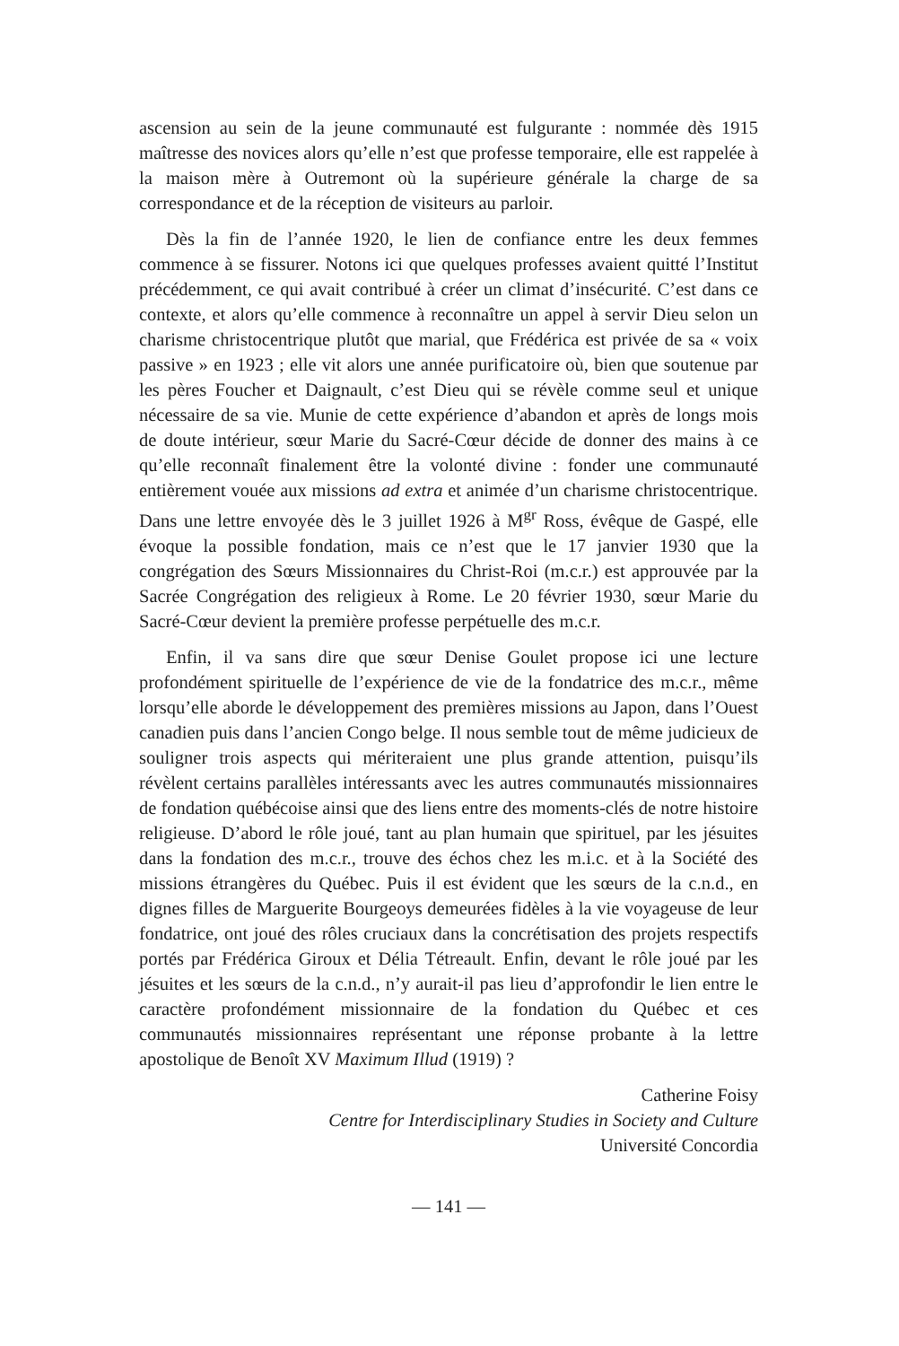ascension au sein de la jeune communauté est fulgurante : nommée dès 1915 maîtresse des novices alors qu’elle n’est que professe temporaire, elle est rappelée à la maison mère à Outremont où la supérieure générale la charge de sa correspondance et de la réception de visiteurs au parloir.
Dès la fin de l’année 1920, le lien de confiance entre les deux femmes commence à se fissurer. Notons ici que quelques professes avaient quitté l’Institut précédemment, ce qui avait contribué à créer un climat d’insécurité. C’est dans ce contexte, et alors qu’elle commence à reconnaître un appel à servir Dieu selon un charisme christocentrique plutôt que marial, que Frédérica est privée de sa « voix passive » en 1923 ; elle vit alors une année purificatoire où, bien que soutenue par les pères Foucher et Daignault, c’est Dieu qui se révèle comme seul et unique nécessaire de sa vie. Munie de cette expérience d’abandon et après de longs mois de doute intérieur, sœur Marie du Sacré-Cœur décide de donner des mains à ce qu’elle reconnaît finalement être la volonté divine : fonder une communauté entièrement vouée aux missions ad extra et animée d’un charisme christocentrique. Dans une lettre envoyée dès le 3 juillet 1926 à M<sup>gr</sup> Ross, évêque de Gaspé, elle évoque la possible fondation, mais ce n’est que le 17 janvier 1930 que la congrégation des Sœurs Missionnaires du Christ-Roi (m.c.r.) est approuvée par la Sacrée Congrégation des religieux à Rome. Le 20 février 1930, sœur Marie du Sacré-Cœur devient la première professe perpétuelle des m.c.r.
Enfin, il va sans dire que sœur Denise Goulet propose ici une lecture profondément spirituelle de l’expérience de vie de la fondatrice des m.c.r., même lorsqu’elle aborde le développement des premières missions au Japon, dans l’Ouest canadien puis dans l’ancien Congo belge. Il nous semble tout de même judicieux de souligner trois aspects qui mériteraient une plus grande attention, puisqu’ils révèlent certains parallèles intéressants avec les autres communautés missionnaires de fondation québécoise ainsi que des liens entre des moments-clés de notre histoire religieuse. D’abord le rôle joué, tant au plan humain que spirituel, par les jésuites dans la fondation des m.c.r., trouve des échos chez les m.i.c. et à la Société des missions étrangères du Québec. Puis il est évident que les sœurs de la c.n.d., en dignes filles de Marguerite Bourgeoys demeurées fidèles à la vie voyageuse de leur fondatrice, ont joué des rôles cruciaux dans la concrétisation des projets respectifs portés par Frédérica Giroux et Délia Tétreault. Enfin, devant le rôle joué par les jésuites et les sœurs de la c.n.d., n’y aurait-il pas lieu d’approfondir le lien entre le caractère profondément missionnaire de la fondation du Québec et ces communautés missionnaires représentant une réponse probante à la lettre apostolique de Benoît XV Maximum Illud (1919) ?
Catherine Foisy
Centre for Interdisciplinary Studies in Society and Culture
Université Concordia
— 141 —